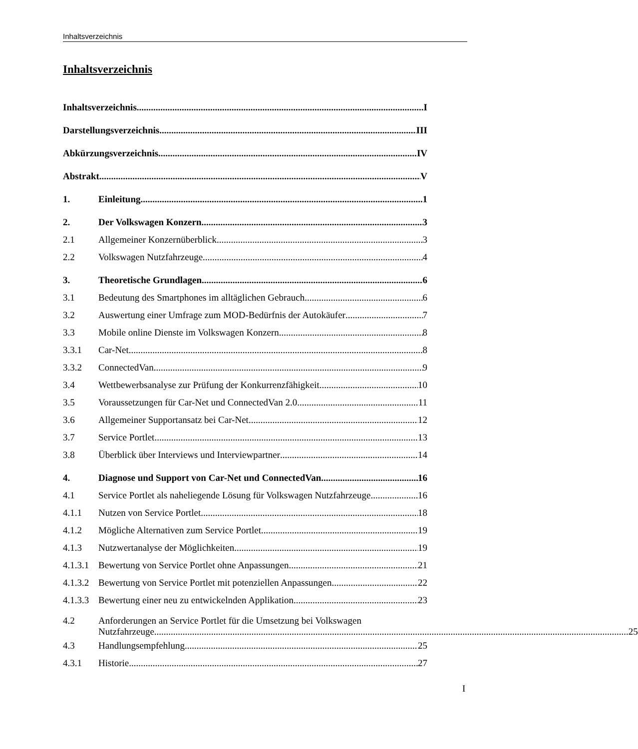Inhaltsverzeichnis
Inhaltsverzeichnis
Inhaltsverzeichnis I
Darstellungsverzeichnis III
Abkürzungsverzeichnis IV
Abstrakt V
1. Einleitung 1
2. Der Volkswagen Konzern 3
2.1 Allgemeiner Konzernüberblick 3
2.2 Volkswagen Nutzfahrzeuge 4
3. Theoretische Grundlagen 6
3.1 Bedeutung des Smartphones im alltäglichen Gebrauch
6
3.2 Auswertung einer Umfrage zum MOD-Bedürfnis der Autokäufer
7
3.3 Mobile online Dienste im Volkswagen Konzern
8
3.3.1 Car-Net 8
3.3.2 ConnectedVan 9
3.4 Wettbewerbsanalyse zur Prüfung der Konkurrenzfähigkeit
10
3.5 Voraussetzungen für Car-Net und ConnectedVan 2.0
11
3.6 Allgemeiner Supportansatz bei Car-Net
12
3.7 Service Portlet 13
3.8 Überblick über Interviews und Interviewpartner
14
4. Diagnose und Support von Car-Net und ConnectedVan
16
4.1 Service Portlet als naheliegende Lösung für Volkswagen Nutzfahrzeuge
16
4.1.1 Nutzen von Service Portlet 18
4.1.2 Mögliche Alternativen zum Service Portlet
19
4.1.3 Nutzwertanalyse der Möglichkeiten
19
4.1.3.1
Bewertung von Service Portlet ohne Anpassungen
21
4.1.3.2
Bewertung von Service Portlet mit potenziellen Anpassungen
22
4.1.3.3
Bewertung einer neu zu entwickelnden Applikation
23
4.2 Anforderungen an Service Portlet für die Umsetzung bei Volkswagen
Nutzfahrzeuge 25
4.3 Handlungsempfehlung 25
4.3.1 Historie 27
I